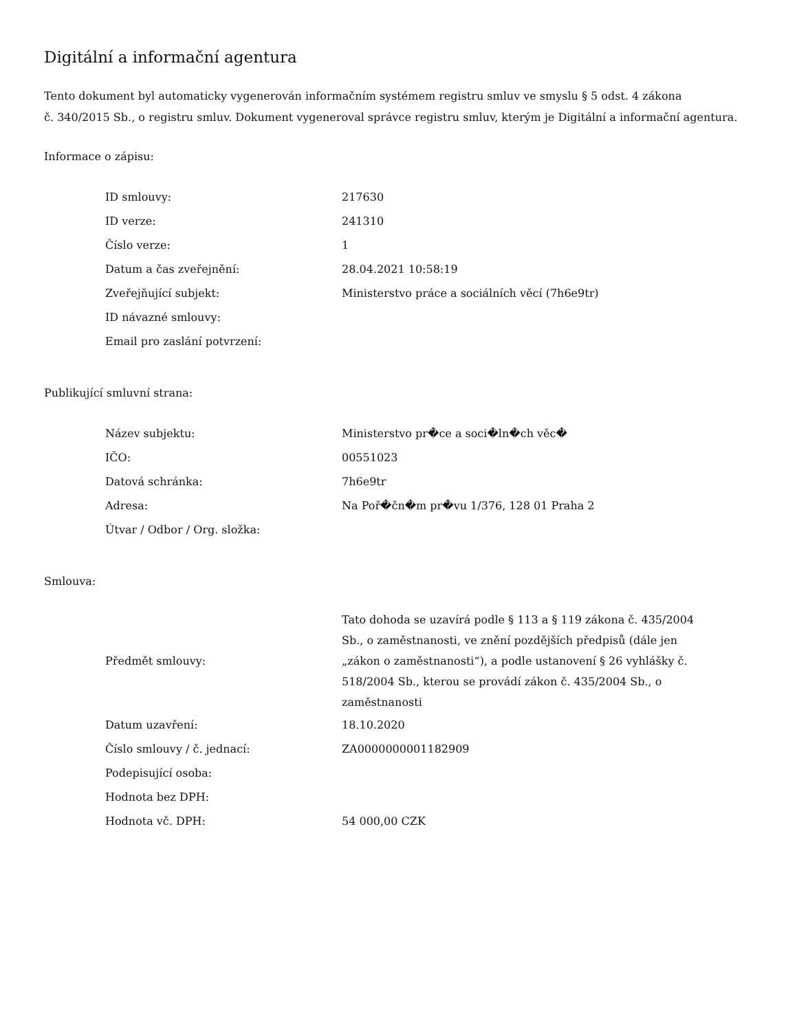Digitální a informační agentura
Tento dokument byl automaticky vygenerován informačním systémem registru smluv ve smyslu § 5 odst. 4 zákona
č. 340/2015 Sb., o registru smluv. Dokument vygeneroval správce registru smluv, kterým je Digitální a informační agentura.
Informace o zápisu:
| ID smlouvy: | 217630 |
| ID verze: | 241310 |
| Číslo verze: | 1 |
| Datum a čas zveřejnění: | 28.04.2021 10:58:19 |
| Zveřejňující subjekt: | Ministerstvo práce a sociálních věcí (7h6e9tr) |
| ID návazné smlouvy: | |
| Email pro zaslání potvrzení: | |
Publikující smluvní strana:
| Název subjektu: | Ministerstvo pr�ce a soci�ln�ch věc� |
| IČO: | 00551023 |
| Datová schránka: | 7h6e9tr |
| Adresa: | Na Poř�čn�m pr�vu 1/376, 128 01 Praha 2 |
| Útvar / Odbor / Org. složka: | |
Smlouva:
| Předmět smlouvy: | Tato dohoda se uzavírá podle § 113 a § 119 zákona č. 435/2004 Sb., o zaměstnanosti, ve znění pozdějších předpisů (dále jen „zákon o zaměstnanosti“), a podle ustanovení § 26 vyhlášky č. 518/2004 Sb., kterou se provádí zákon č. 435/2004 Sb., o zaměstnanosti |
| Datum uzavření: | 18.10.2020 |
| Číslo smlouvy / č. jednací: | ZA0000000001182909 |
| Podepisující osoba: | |
| Hodnota bez DPH: | |
| Hodnota vč. DPH: | 54 000,00 CZK |